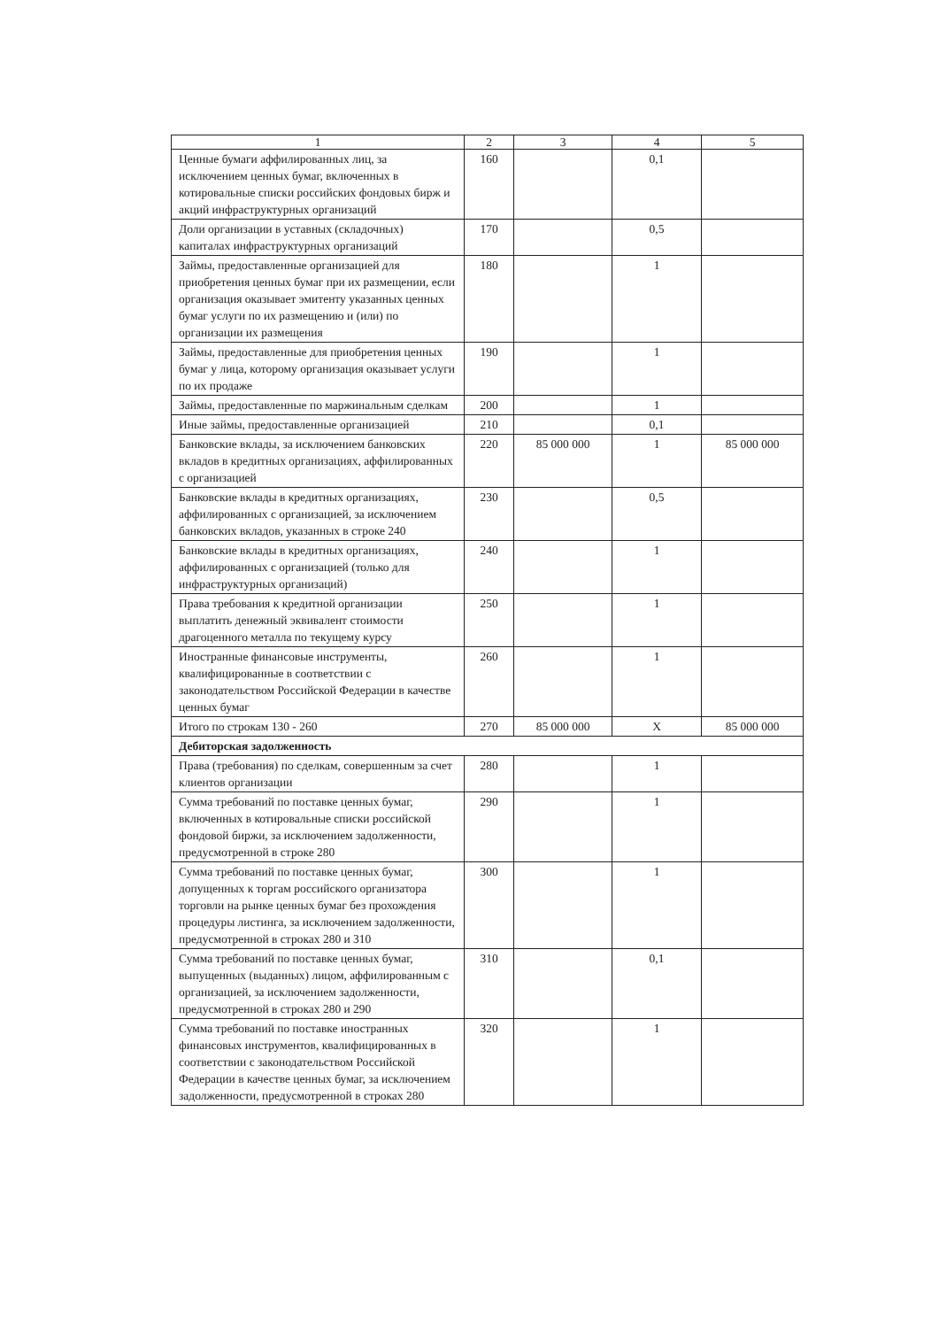| 1 | 2 | 3 | 4 | 5 |
| --- | --- | --- | --- | --- |
| Ценные бумаги аффилированных лиц, за исключением ценных бумаг, включенных в котировальные списки российских фондовых бирж и акций инфраструктурных организаций | 160 | | 0,1 | |
| Доли организации в уставных (складочных) капиталах инфраструктурных организаций | 170 | | 0,5 | |
| Займы, предоставленные организацией для приобретения ценных бумаг при их размещении, если организация оказывает эмитенту указанных ценных бумаг услуги по их размещению и (или) по организации их размещения | 180 | | 1 | |
| Займы, предоставленные для приобретения ценных бумаг у лица, которому организация оказывает услуги по их продаже | 190 | | 1 | |
| Займы, предоставленные по маржинальным сделкам | 200 | | 1 | |
| Иные займы, предоставленные организацией | 210 | | 0,1 | |
| Банковские вклады, за исключением банковских вкладов в кредитных организациях, аффилированных с организацией | 220 | 85 000 000 | 1 | 85 000 000 |
| Банковские вклады в кредитных организациях, аффилированных с организацией, за исключением банковских вкладов, указанных в строке 240 | 230 | | 0,5 | |
| Банковские вклады в кредитных организациях, аффилированных с организацией (только для инфраструктурных организаций) | 240 | | 1 | |
| Права требования к кредитной организации выплатить денежный эквивалент стоимости драгоценного металла по текущему курсу | 250 | | 1 | |
| Иностранные финансовые инструменты, квалифицированные в соответствии с законодательством Российской Федерации в качестве ценных бумаг | 260 | | 1 | |
| Итого по строкам 130 - 260 | 270 | 85 000 000 | X | 85 000 000 |
| Дебиторская задолженность | | | | |
| Права (требования) по сделкам, совершенным за счет клиентов организации | 280 | | 1 | |
| Сумма требований по поставке ценных бумаг, включенных в котировальные списки российской фондовой биржи, за исключением задолженности, предусмотренной в строке 280 | 290 | | 1 | |
| Сумма требований по поставке ценных бумаг, допущенных к торгам российского организатора торговли на рынке ценных бумаг без прохождения процедуры листинга, за исключением задолженности, предусмотренной в строках 280 и 310 | 300 | | 1 | |
| Сумма требований по поставке ценных бумаг, выпущенных (выданных) лицом, аффилированным с организацией, за исключением задолженности, предусмотренной в строках 280 и 290 | 310 | | 0,1 | |
| Сумма требований по поставке иностранных финансовых инструментов, квалифицированных в соответствии с законодательством Российской Федерации в качестве ценных бумаг, за исключением задолженности, предусмотренной в строках 280 | 320 | | 1 | |